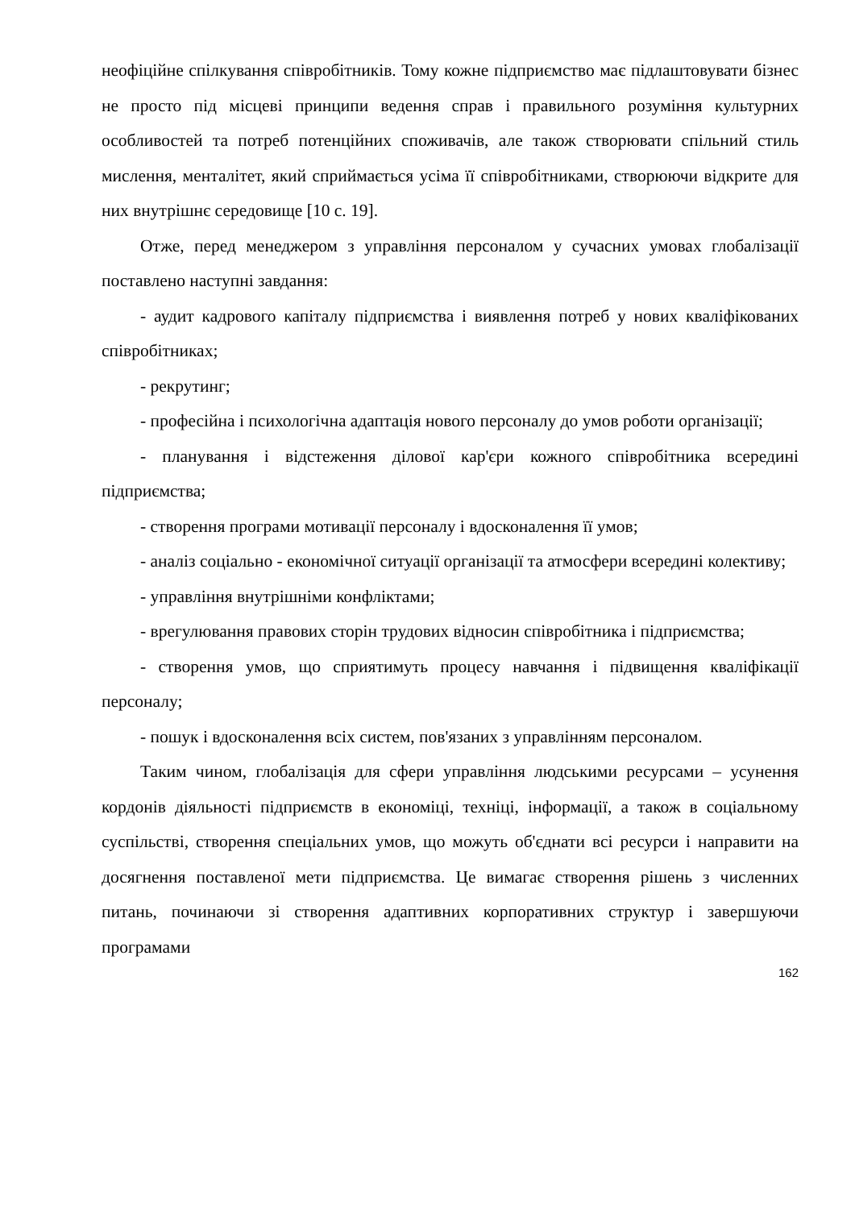неофіційне спілкування співробітників. Тому кожне підприємство має підлаштовувати бізнес не просто під місцеві принципи ведення справ і правильного розуміння культурних особливостей та потреб потенційних споживачів, але також створювати спільний стиль мислення, менталітет, який сприймається усіма її співробітниками, створюючи відкрите для них внутрішнє середовище [10 с. 19].
Отже, перед менеджером з управління персоналом у сучасних умовах глобалізації поставлено наступні завдання:
- аудит кадрового капіталу підприємства і виявлення потреб у нових кваліфікованих співробітниках;
- рекрутинг;
- професійна і психологічна адаптація нового персоналу до умов роботи організації;
- планування і відстеження ділової кар'єри кожного співробітника всередині підприємства;
- створення програми мотивації персоналу і вдосконалення її умов;
- аналіз соціально - економічної ситуації організації та атмосфери всередині колективу;
- управління внутрішніми конфліктами;
- врегулювання правових сторін трудових відносин співробітника і підприємства;
- створення умов, що сприятимуть процесу навчання і підвищення кваліфікації персоналу;
- пошук і вдосконалення всіх систем, пов'язаних з управлінням персоналом.
Таким чином, глобалізація для сфери управління людськими ресурсами – усунення кордонів діяльності підприємств в економіці, техніці, інформації, а також в соціальному суспільстві, створення спеціальних умов, що можуть об'єднати всі ресурси і направити на досягнення поставленої мети підприємства. Це вимагає створення рішень з численних питань, починаючи зі створення адаптивних корпоративних структур і завершуючи програмами
162